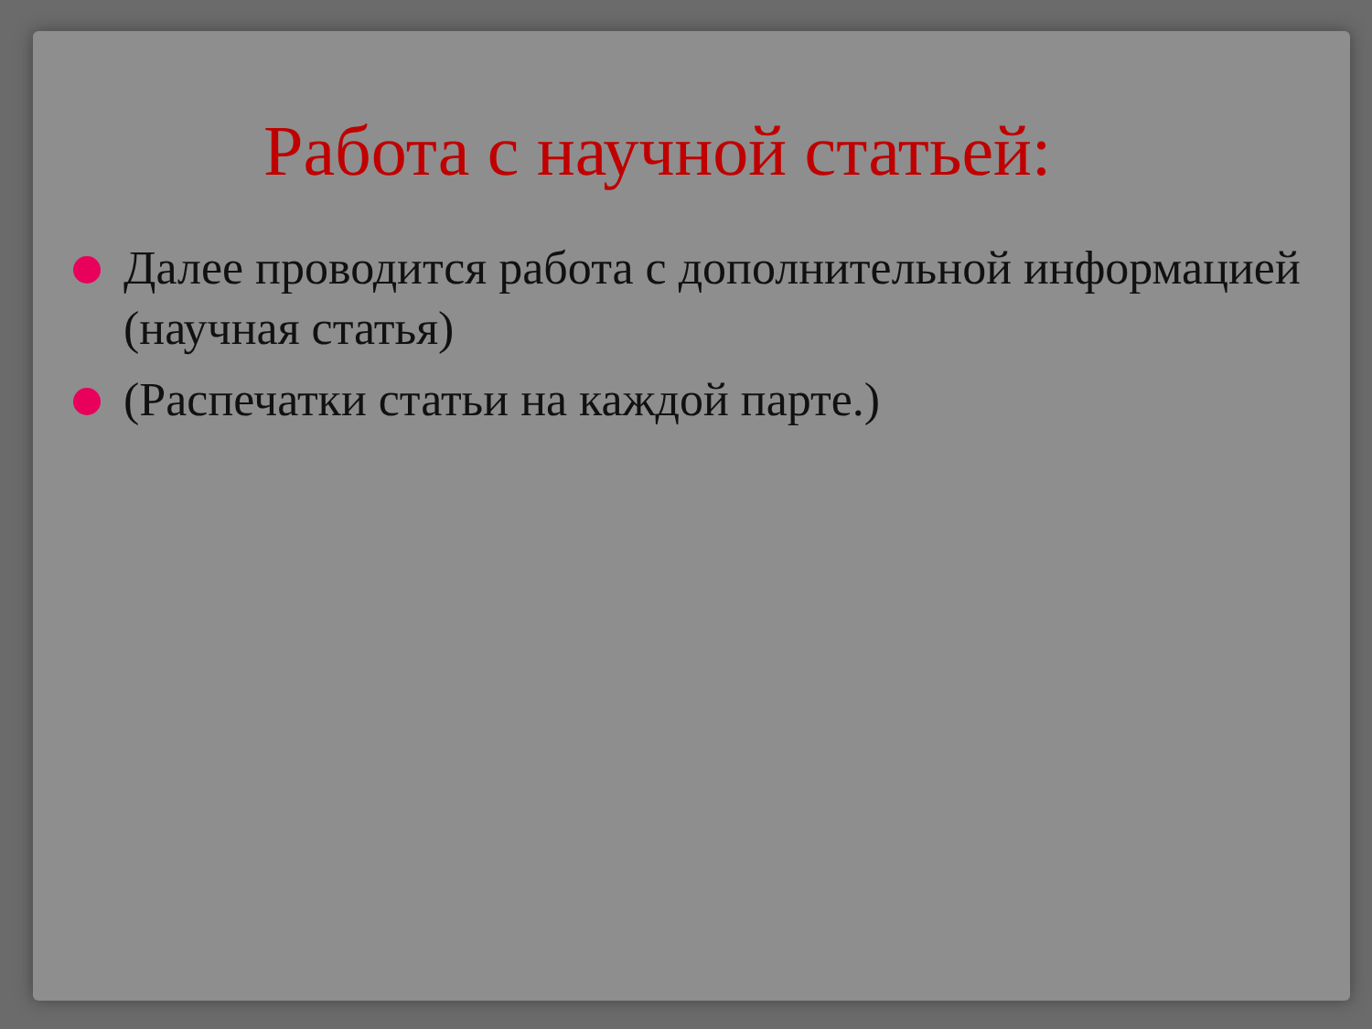Работа с научной статьей:
Далее проводится работа с дополнительной информацией (научная статья)
(Распечатки статьи на каждой парте.)